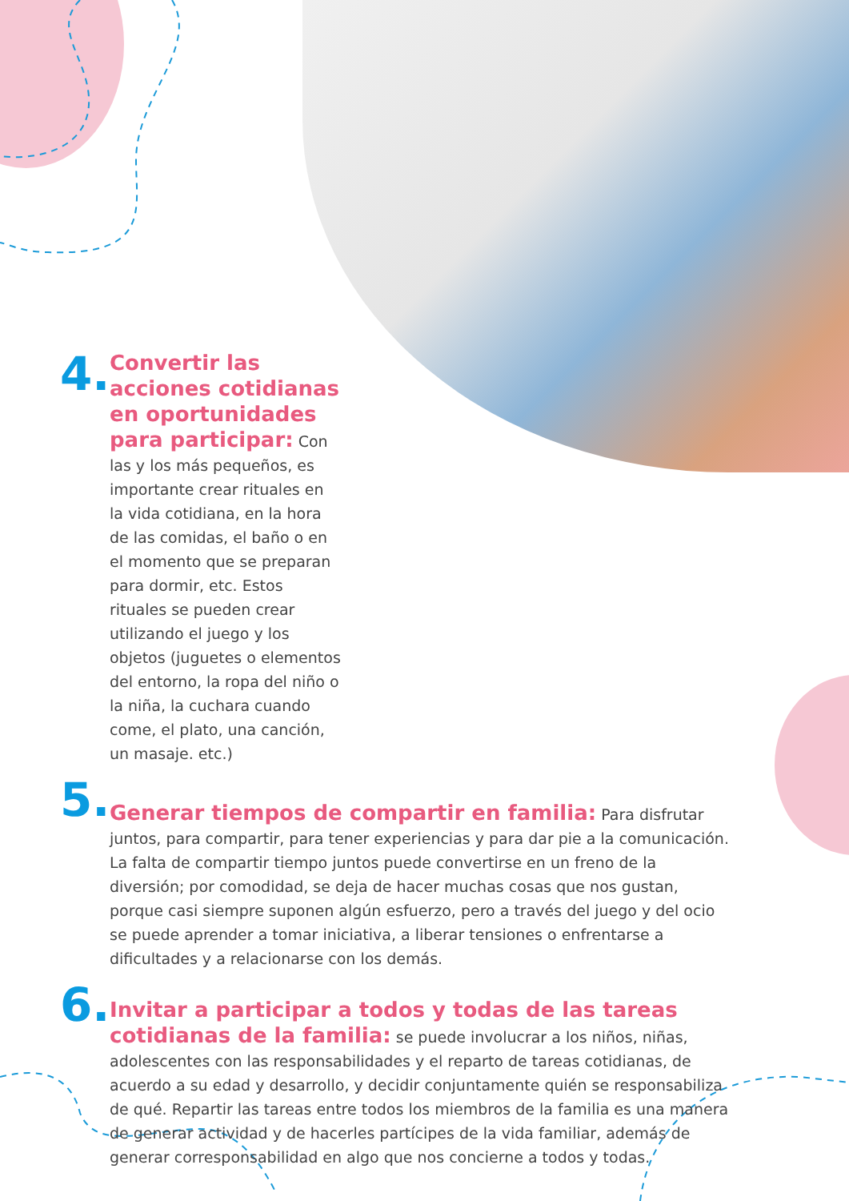4.
Convertir las acciones cotidianas en oportunidades para participar: Con las y los más pequeños, es importante crear rituales en la vida cotidiana, en la hora de las comidas, el baño o en el momento que se preparan para dormir, etc. Estos rituales se pueden crear utilizando el juego y los objetos (juguetes o elementos del entorno, la ropa del niño o la niña, la cuchara cuando come, el plato, una canción, un masaje. etc.)
5.
Generar tiempos de compartir en familia: Para disfrutar juntos, para compartir, para tener experiencias y para dar pie a la comunicación. La falta de compartir tiempo juntos puede convertirse en un freno de la diversión; por comodidad, se deja de hacer muchas cosas que nos gustan, porque casi siempre suponen algún esfuerzo, pero a través del juego y del ocio se puede aprender a tomar iniciativa, a liberar tensiones o enfrentarse a dificultades y a relacionarse con los demás.
6.
Invitar a participar a todos y todas de las tareas cotidianas de la familia: se puede involucrar a los niños, niñas, adolescentes con las responsabilidades y el reparto de tareas cotidianas, de acuerdo a su edad y desarrollo, y decidir conjuntamente quién se responsabiliza de qué. Repartir las tareas entre todos los miembros de la familia es una manera de generar actividad y de hacerles partícipes de la vida familiar, además de generar corresponsabilidad en algo que nos concierne a todos y todas.